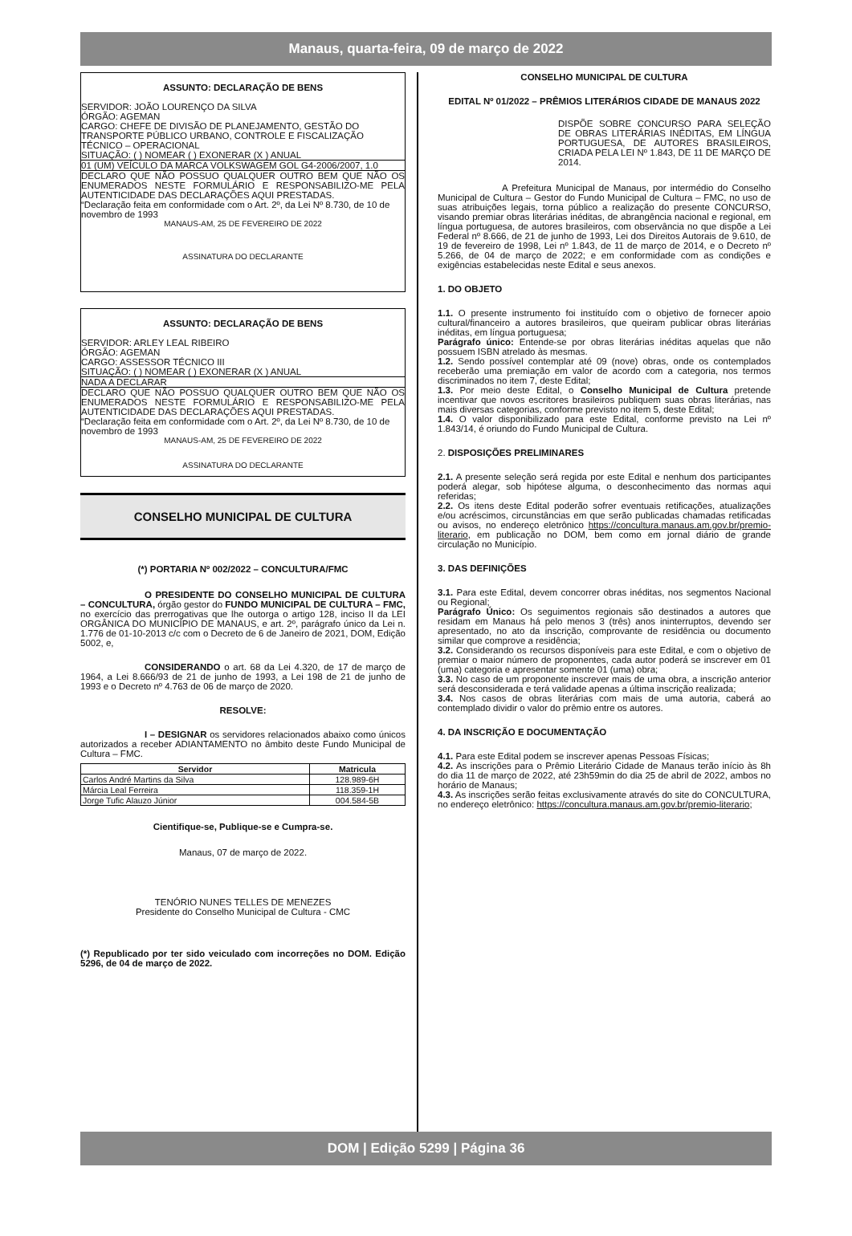Manaus, quarta-feira, 09 de março de 2022
ASSUNTO: DECLARAÇÃO DE BENS
SERVIDOR: JOÃO LOURENÇO DA SILVA
ÓRGÃO: AGEMAN
CARGO: CHEFE DE DIVISÃO DE PLANEJAMENTO, GESTÃO DO TRANSPORTE PÚBLICO URBANO, CONTROLE E FISCALIZAÇÃO TÉCNICO – OPERACIONAL
SITUAÇÃO: ( ) NOMEAR ( ) EXONERAR (X ) ANUAL
01 (UM) VEÍCULO DA MARCA VOLKSWAGEM GOL G4-2006/2007, 1.0
DECLARO QUE NÃO POSSUO QUALQUER OUTRO BEM QUE NÃO OS ENUMERADOS NESTE FORMULÁRIO E RESPONSABILIZO-ME PELA AUTENTICIDADE DAS DECLARAÇÕES AQUI PRESTADAS.
“Declaração feita em conformidade com o Art. 2º, da Lei Nº 8.730, de 10 de novembro de 1993
MANAUS-AM, 25 DE FEVEREIRO DE 2022
ASSINATURA DO DECLARANTE
ASSUNTO: DECLARAÇÃO DE BENS
SERVIDOR: ARLEY LEAL RIBEIRO
ÓRGÃO: AGEMAN
CARGO: ASSESSOR TÉCNICO III
SITUAÇÃO: ( ) NOMEAR ( ) EXONERAR (X ) ANUAL
NADA A DECLARAR
DECLARO QUE NÃO POSSUO QUALQUER OUTRO BEM QUE NÃO OS ENUMERADOS NESTE FORMULÁRIO E RESPONSABILIZO-ME PELA AUTENTICIDADE DAS DECLARAÇÕES AQUI PRESTADAS.
“Declaração feita em conformidade com o Art. 2º, da Lei Nº 8.730, de 10 de novembro de 1993
MANAUS-AM, 25 DE FEVEREIRO DE 2022
ASSINATURA DO DECLARANTE
CONSELHO MUNICIPAL DE CULTURA
(*) PORTARIA Nº 002/2022 – CONCULTURA/FMC
O PRESIDENTE DO CONSELHO MUNICIPAL DE CULTURA – CONCULTURA, órgão gestor do FUNDO MUNICIPAL DE CULTURA – FMC, no exercício das prerrogativas que lhe outorga o artigo 128, inciso II da LEI ORGÂNICA DO MUNICÍPIO DE MANAUS, e art. 2º, parágrafo único da Lei n. 1.776 de 01-10-2013 c/c com o Decreto de 6 de Janeiro de 2021, DOM, Edição 5002, e,
CONSIDERANDO o art. 68 da Lei 4.320, de 17 de março de 1964, a Lei 8.666/93 de 21 de junho de 1993, a Lei 198 de 21 de junho de 1993 e o Decreto nº 4.763 de 06 de março de 2020.
RESOLVE:
I – DESIGNAR os servidores relacionados abaixo como únicos autorizados a receber ADIANTAMENTO no âmbito deste Fundo Municipal de Cultura – FMC.
| Servidor | Matricula |
| --- | --- |
| Carlos André Martins da Silva | 128.989-6H |
| Márcia Leal Ferreira | 118.359-1H |
| Jorge Tufic Alauzo Júnior | 004.584-5B |
Cientifique-se, Publique-se e Cumpra-se.
Manaus, 07 de março de 2022.
TENÓRIO NUNES TELLES DE MENEZES
Presidente do Conselho Municipal de Cultura - CMC
(*) Republicado por ter sido veiculado com incorreções no DOM. Edição 5296, de 04 de março de 2022.
CONSELHO MUNICIPAL DE CULTURA
EDITAL Nº 01/2022 – PRÊMIOS LITERÁRIOS CIDADE DE MANAUS 2022
DISPÕE SOBRE CONCURSO PARA SELEÇÃO DE OBRAS LITERÁRIAS INÉDITAS, EM LÍNGUA PORTUGUESA, DE AUTORES BRASILEIROS, CRIADA PELA LEI Nº 1.843, DE 11 DE MARÇO DE 2014.
A Prefeitura Municipal de Manaus, por intermédio do Conselho Municipal de Cultura – Gestor do Fundo Municipal de Cultura – FMC, no uso de suas atribuições legais, torna público a realização do presente CONCURSO, visando premiar obras literárias inéditas, de abrangência nacional e regional, em língua portuguesa, de autores brasileiros, com observância no que dispõe a Lei Federal nº 8.666, de 21 de junho de 1993, Lei dos Direitos Autorais de 9.610, de 19 de fevereiro de 1998, Lei nº 1.843, de 11 de março de 2014, e o Decreto nº 5.266, de 04 de março de 2022; e em conformidade com as condições e exigências estabelecidas neste Edital e seus anexos.
1. DO OBJETO
1.1. O presente instrumento foi instituído com o objetivo de fornecer apoio cultural/financeiro a autores brasileiros, que queiram publicar obras literárias inéditas, em língua portuguesa;
Parágrafo único: Entende-se por obras literárias inéditas aquelas que não possuem ISBN atrelado às mesmas.
1.2. Sendo possível contemplar até 09 (nove) obras, onde os contemplados receberão uma premiação em valor de acordo com a categoria, nos termos discriminados no item 7, deste Edital;
1.3. Por meio deste Edital, o Conselho Municipal de Cultura pretende incentivar que novos escritores brasileiros publiquem suas obras literárias, nas mais diversas categorias, conforme previsto no item 5, deste Edital;
1.4. O valor disponibilizado para este Edital, conforme previsto na Lei nº 1.843/14, é oriundo do Fundo Municipal de Cultura.
2. DISPOSIÇÕES PRELIMINARES
2.1. A presente seleção será regida por este Edital e nenhum dos participantes poderá alegar, sob hipótese alguma, o desconhecimento das normas aqui referidas;
2.2. Os itens deste Edital poderão sofrer eventuais retificações, atualizações e/ou acréscimos, circunstâncias em que serão publicadas chamadas retificadas ou avisos, no endereço eletrônico https://concultura.manaus.am.gov.br/premio-literario, em publicação no DOM, bem como em jornal diário de grande circulação no Município.
3. DAS DEFINIÇÕES
3.1. Para este Edital, devem concorrer obras inéditas, nos segmentos Nacional ou Regional;
Parágrafo Único: Os seguimentos regionais são destinados a autores que residam em Manaus há pelo menos 3 (três) anos ininterruptos, devendo ser apresentado, no ato da inscrição, comprovante de residência ou documento similar que comprove a residência;
3.2. Considerando os recursos disponíveis para este Edital, e com o objetivo de premiar o maior número de proponentes, cada autor poderá se inscrever em 01 (uma) categoria e apresentar somente 01 (uma) obra;
3.3. No caso de um proponente inscrever mais de uma obra, a inscrição anterior será desconsiderada e terá validade apenas a última inscrição realizada;
3.4. Nos casos de obras literárias com mais de uma autoria, caberá ao contemplado dividir o valor do prêmio entre os autores.
4. DA INSCRIÇÃO E DOCUMENTAÇÃO
4.1. Para este Edital podem se inscrever apenas Pessoas Físicas;
4.2. As inscrições para o Prêmio Literário Cidade de Manaus terão início às 8h do dia 11 de março de 2022, até 23h59min do dia 25 de abril de 2022, ambos no horário de Manaus;
4.3. As inscrições serão feitas exclusivamente através do site do CONCULTURA, no endereço eletrônico: https://concultura.manaus.am.gov.br/premio-literario;
DOM | Edição 5299 | Página 36